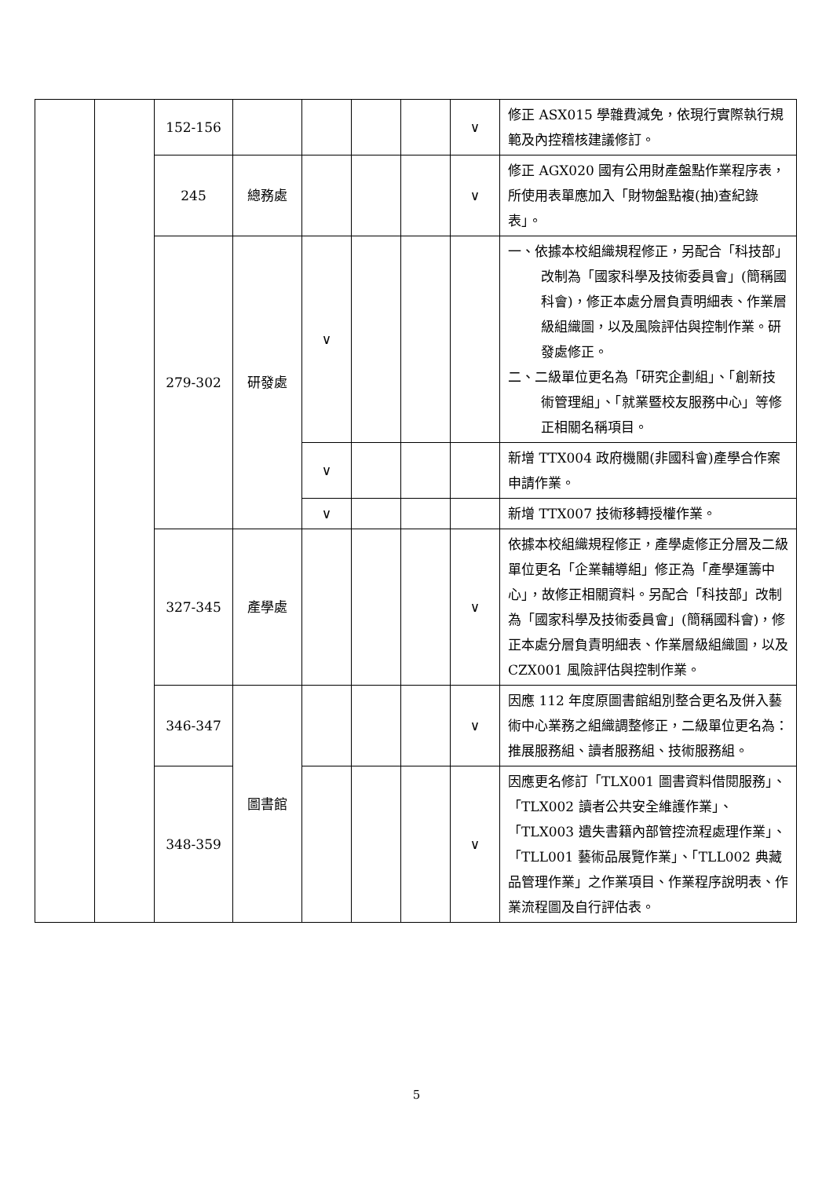| | | 152-156 | | | | | ∨ | 修正 ASX015 學雜費減免，依現行實際執行規範及內控稽核建議修訂。 |
| | | 245 | 總務處 | | | | ∨ | 修正 AGX020 國有公用財產盤點作業程序表，所使用表單應加入「財物盤點複(抽)查紀錄表」。 |
| | | 279-302 | 研發處 | ∨ | | | | 一、依據本校組織規程修正，另配合「科技部」改制為「國家科學及技術委員會」(簡稱國科會)，修正本處分層負責明細表、作業層級組織圖，以及風險評估與控制作業。研發處修正。 二、二級單位更名為「研究企劃組」、「創新技術管理組」、「就業暨校友服務中心」等修正相關名稱項目。 |
| | | | | ∨ | | | | 新增 TTX004 政府機關(非國科會)產學合作案申請作業。 |
| | | | | ∨ | | | | 新增 TTX007 技術移轉授權作業。 |
| | | 327-345 | 產學處 | | | | ∨ | 依據本校組織規程修正，產學處修正分層及二級單位更名「企業輔導組」修正為「產學運籌中心」，故修正相關資料。另配合「科技部」改制為「國家科學及技術委員會」(簡稱國科會)，修正本處分層負責明細表、作業層級組織圖，以及 CZX001 風險評估與控制作業。 |
| | | 346-347 | 圖書館 | | | | ∨ | 因應 112 年度原圖書館組別整合更名及併入藝術中心業務之組織調整修正，二級單位更名為：推展服務組、讀者服務組、技術服務組。 |
| | | 348-359 | | | | | ∨ | 因應更名修訂「TLX001 圖書資料借閱服務」、「TLX002 讀者公共安全維護作業」、「TLX003 遺失書籍內部管控流程處理作業」、「TLL001 藝術品展覽作業」、「TLL002 典藏品管理作業」之作業項目、作業程序說明表、作業流程圖及自行評估表。 |
5